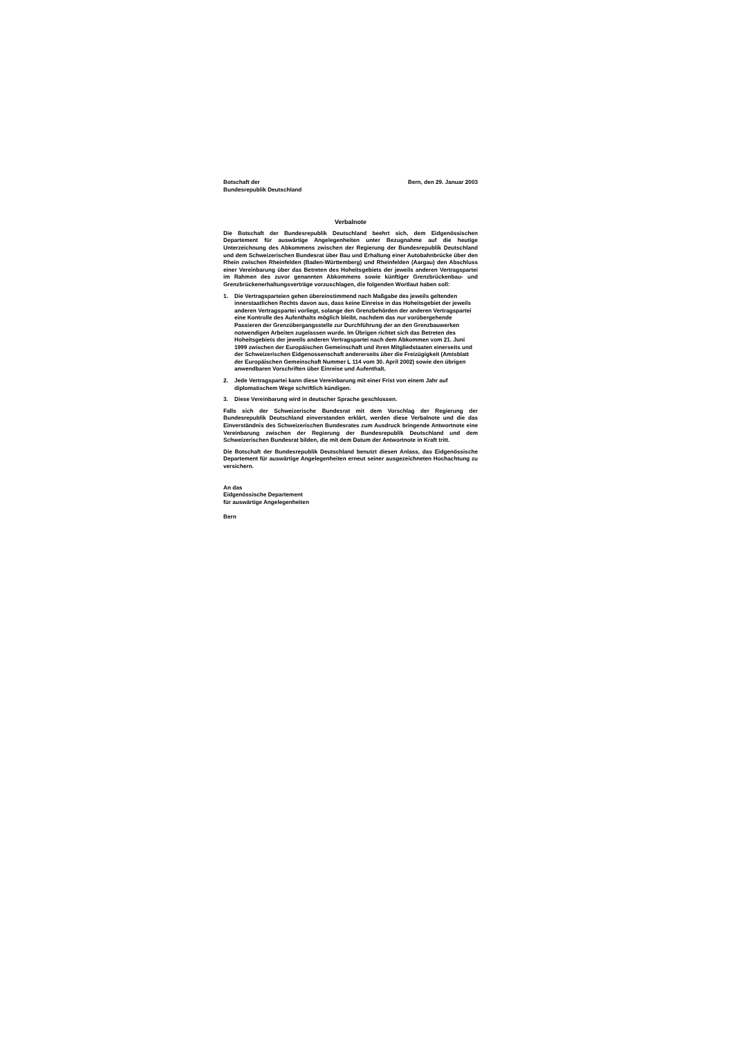Botschaft der
Bundesrepublik Deutschland
Bern, den 29. Januar 2003
Verbalnote
Die Botschaft der Bundesrepublik Deutschland beehrt sich, dem Eidgenössischen Departement für auswärtige Angelegenheiten unter Bezugnahme auf die heutige Unterzeichnung des Abkommens zwischen der Regierung der Bundesrepublik Deutschland und dem Schweizerischen Bundesrat über Bau und Erhaltung einer Autobahnbrücke über den Rhein zwischen Rheinfelden (Baden-Württemberg) und Rheinfelden (Aargau) den Abschluss einer Vereinbarung über das Betreten des Hoheitsgebiets der jeweils anderen Vertragspartei im Rahmen des zuvor genannten Abkommens sowie künftiger Grenzbrückenbau- und Grenzbrückenerhaltungsverträge vorzuschlagen, die folgenden Wortlaut haben soll:
1. Die Vertragsparteien gehen übereinstimmend nach Maßgabe des jeweils geltenden innerstaatlichen Rechts davon aus, dass keine Einreise in das Hoheitsgebiet der jeweils anderen Vertragspartei vorliegt, solange den Grenzbehörden der anderen Vertragspartei eine Kontrolle des Aufenthalts möglich bleibt, nachdem das nur vorübergehende Passieren der Grenzübergangsstelle zur Durchführung der an den Grenzbauwerken notwendigen Arbeiten zugelassen wurde. Im Übrigen richtet sich das Betreten des Hoheitsgebiets der jeweils anderen Vertragspartei nach dem Abkommen vom 21. Juni 1999 zwischen der Europäischen Gemeinschaft und ihren Mitgliedstaaten einerseits und der Schweizerischen Eidgenossenschaft andererseits über die Freizügigkeit (Amtsblatt der Europäischen Gemeinschaft Nummer L 114 vom 30. April 2002) sowie den übrigen anwendbaren Vorschriften über Einreise und Aufenthalt.
2. Jede Vertragspartei kann diese Vereinbarung mit einer Frist von einem Jahr auf diplomatischem Wege schriftlich kündigen.
3. Diese Vereinbarung wird in deutscher Sprache geschlossen.
Falls sich der Schweizerische Bundesrat mit dem Vorschlag der Regierung der Bundesrepublik Deutschland einverstanden erklärt, werden diese Verbalnote und die das Einverständnis des Schweizerischen Bundesrates zum Ausdruck bringende Antwortnote eine Vereinbarung zwischen der Regierung der Bundesrepublik Deutschland und dem Schweizerischen Bundesrat bilden, die mit dem Datum der Antwortnote in Kraft tritt.
Die Botschaft der Bundesrepublik Deutschland benutzt diesen Anlass, das Eidgenössische Departement für auswärtige Angelegenheiten erneut seiner ausgezeichneten Hochachtung zu versichern.
An das
Eidgenössische Departement
für auswärtige Angelegenheiten
Bern